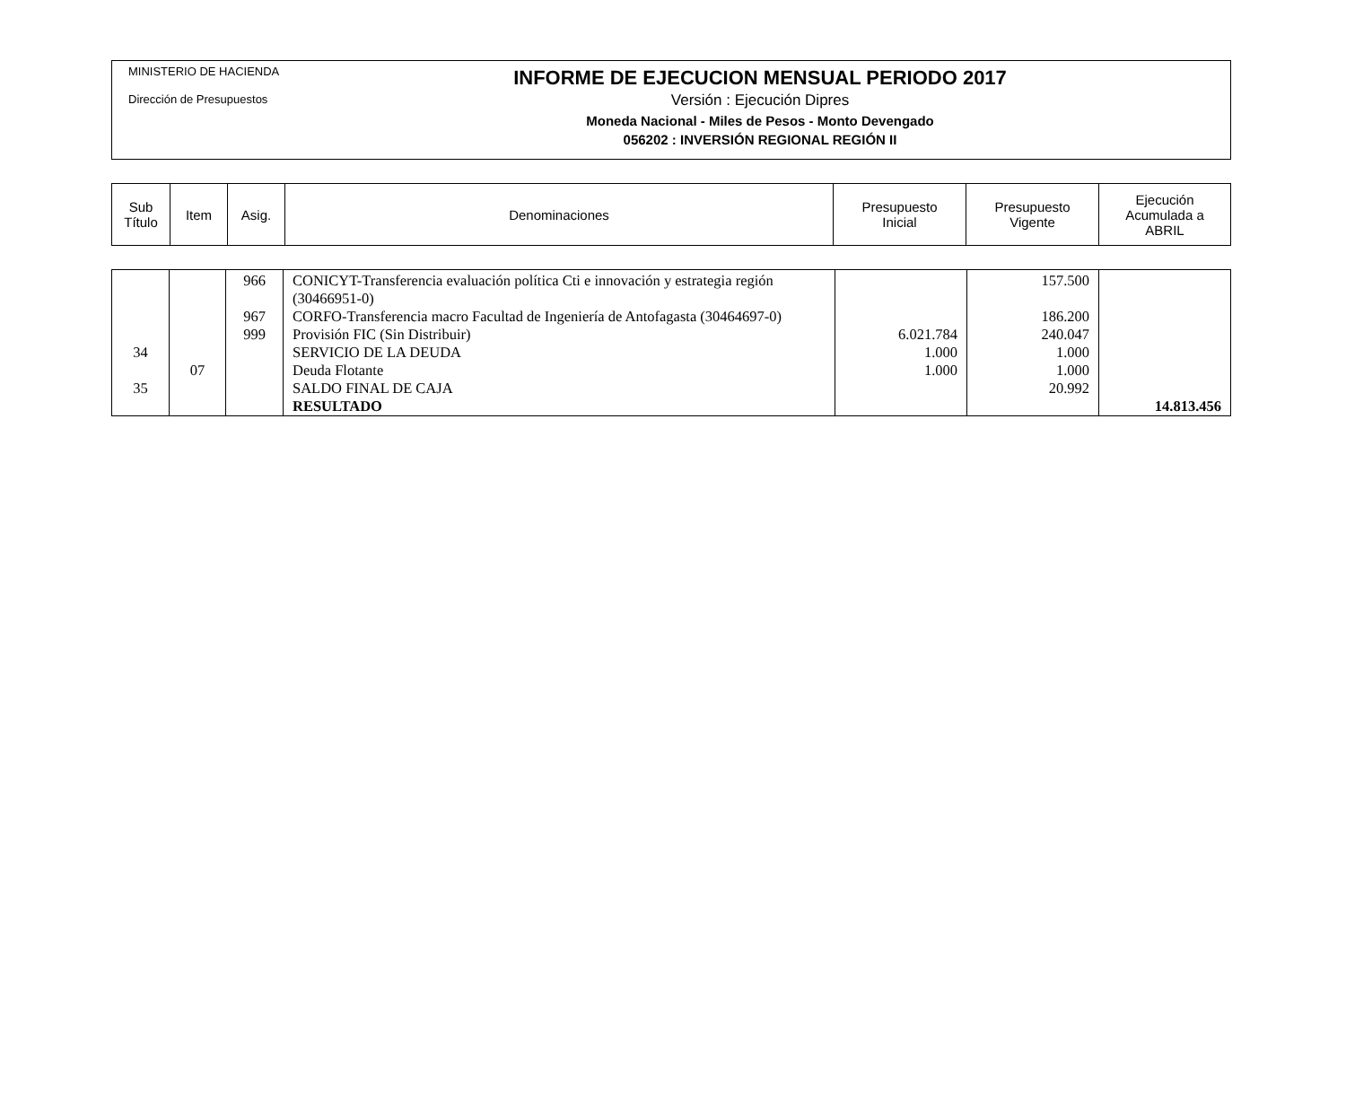MINISTERIO DE HACIENDA
Dirección de Presupuestos
INFORME DE EJECUCION MENSUAL PERIODO 2017
Versión : Ejecución Dipres
Moneda Nacional - Miles de Pesos - Monto Devengado
056202 : INVERSIÓN REGIONAL REGIÓN II
| Sub Título | Item | Asig. | Denominaciones | Presupuesto Inicial | Presupuesto Vigente | Ejecución Acumulada a ABRIL |
| | | 966 | CONICYT-Transferencia evaluación política Cti e innovación y estrategia región (30466951-0) | | 157.500 | |
| | | 967 | CORFO-Transferencia macro Facultad de Ingeniería de Antofagasta (30464697-0) | | 186.200 | |
| | | 999 | Provisión FIC (Sin Distribuir) | 6.021.784 | 240.047 | |
| 34 | | | SERVICIO DE LA DEUDA | 1.000 | 1.000 | |
| | 07 | | Deuda Flotante | 1.000 | 1.000 | |
| 35 | | | SALDO FINAL DE CAJA | | 20.992 | |
| | | | RESULTADO | | | 14.813.456 |